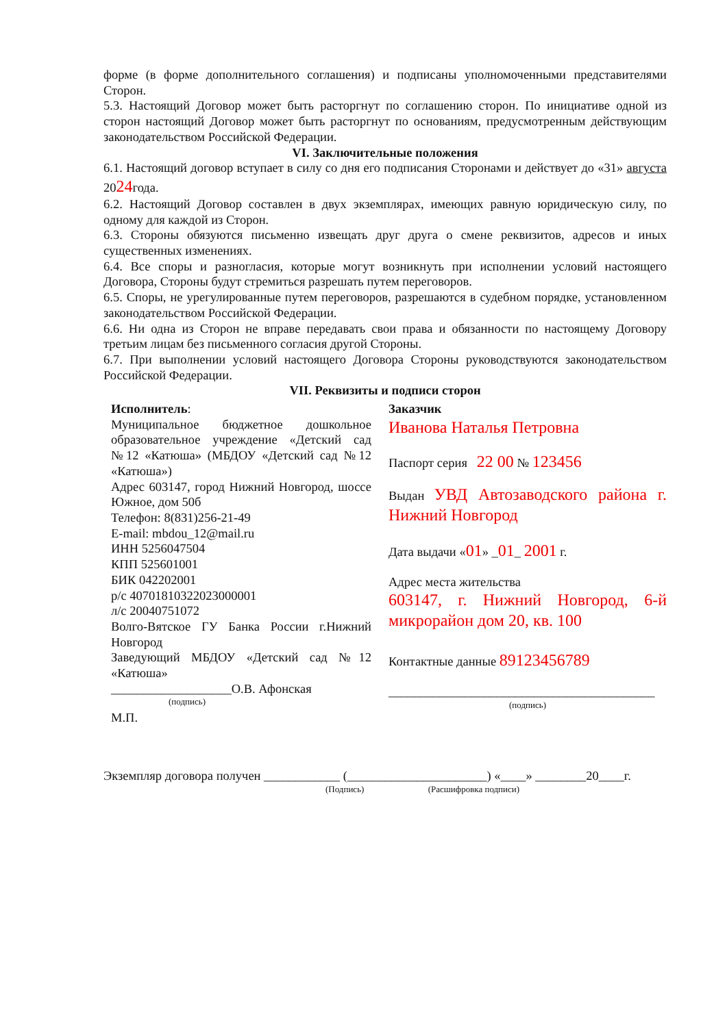форме (в форме дополнительного соглашения) и подписаны уполномоченными представителями Сторон.
5.3. Настоящий Договор может быть расторгнут по соглашению сторон. По инициативе одной из сторон настоящий Договор может быть расторгнут по основаниям, предусмотренным действующим законодательством Российской Федерации.
VI. Заключительные положения
6.1. Настоящий договор вступает в силу со дня его подписания Сторонами и действует до «31» августа 2024года.
6.2. Настоящий Договор составлен в двух экземплярах, имеющих равную юридическую силу, по одному для каждой из Сторон.
6.3. Стороны обязуются письменно извещать друг друга о смене реквизитов, адресов и иных существенных изменениях.
6.4. Все споры и разногласия, которые могут возникнуть при исполнении условий настоящего Договора, Стороны будут стремиться разрешать путем переговоров.
6.5. Споры, не урегулированные путем переговоров, разрешаются в судебном порядке, установленном законодательством Российской Федерации.
6.6. Ни одна из Сторон не вправе передавать свои права и обязанности по настоящему Договору третьим лицам без письменного согласия другой Стороны.
6.7. При выполнении условий настоящего Договора Стороны руководствуются законодательством Российской Федерации.
VII. Реквизиты и подписи сторон
Исполнитель:
Муниципальное бюджетное дошкольное образовательное учреждение «Детский сад №12 «Катюша» (МБДОУ «Детский сад №12 «Катюша»)
Адрес 603147, город Нижний Новгород, шоссе Южное, дом 50б
Телефон: 8(831)256-21-49
E-mail: mbdou_12@mail.ru
ИНН 5256047504
КПП 525601001
БИК 042202001
р/с 40701810322023000001
л/с 20040751072
Волго-Вятское ГУ Банка России г.Нижний Новгород
Заведующий МБДОУ «Детский сад №12 «Катюша»
___________________О.В. Афонская
(подпись)
М.П.
Заказчик
Иванова Наталья Петровна
Паспорт серия 22 00 № 123456
Выдан УВД Автозаводского района г. Нижний Новгород
Дата выдачи «01» _01_ 2001 г.
Адрес места жительства
603147, г. Нижний Новгород, 6-й микрорайон дом 20, кв. 100
Контактные данные 89123456789
__________________________________________
(подпись)
Экземпляр договора получен ____________ (______________________) «____» ________20____г.
(Подпись) (Расшифровка подписи)